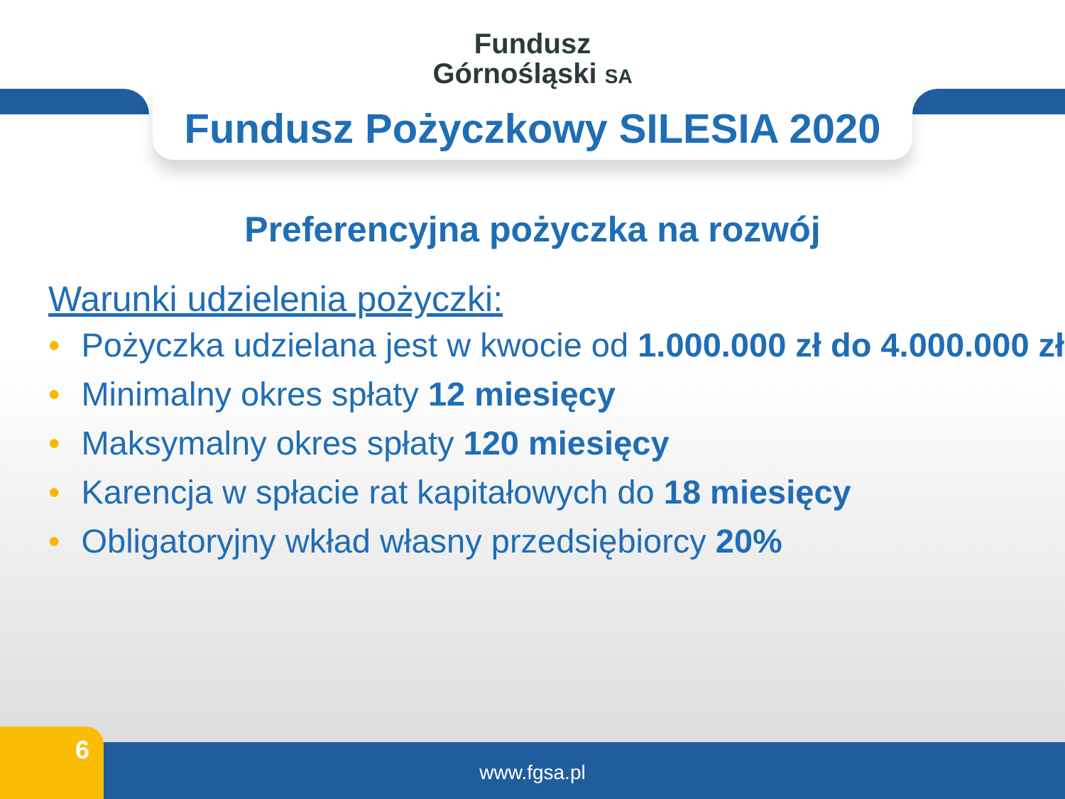Fundusz
Górnośląski SA
Fundusz Pożyczkowy SILESIA 2020
Preferencyjna pożyczka na rozwój
Warunki udzielenia pożyczki:
• Pożyczka udzielana jest w kwocie od 1.000.000 zł do 4.000.000 zł
• Minimalny okres spłaty 12 miesięcy
• Maksymalny okres spłaty 120 miesięcy
• Karencja w spłacie rat kapitałowych do 18 miesięcy
• Obligatoryjny wkład własny przedsiębiorcy 20%
www.fgsa.pl 6